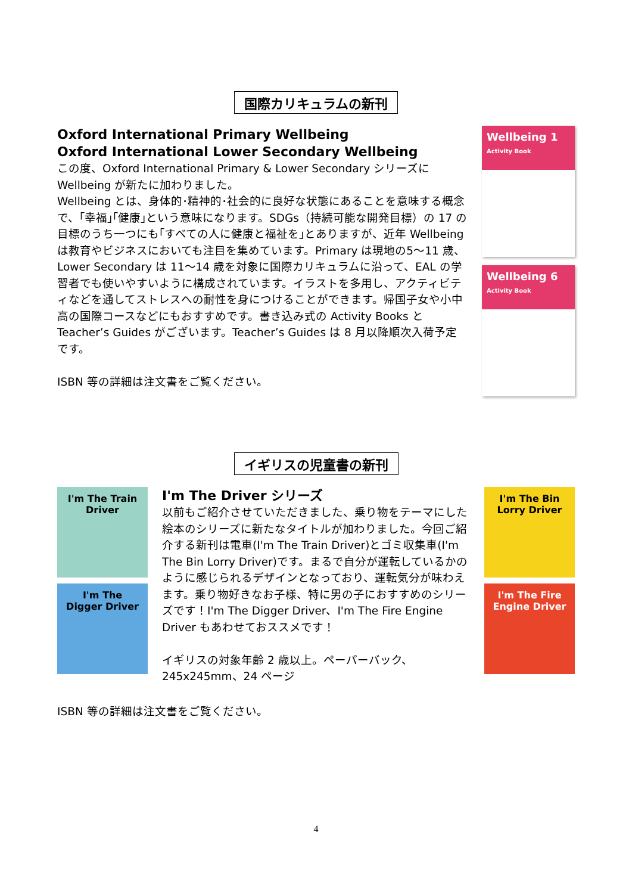国際カリキュラムの新刊
Oxford International Primary Wellbeing
Oxford International Lower Secondary Wellbeing
この度、Oxford International Primary & Lower Secondary シリーズに Wellbeing が新たに加わりました。
Wellbeing とは、身体的･精神的･社会的に良好な状態にあることを意味する概念で、｢幸福｣｢健康｣という意味になります。SDGs（持続可能な開発目標）の 17 の目標のうち一つにも｢すべての人に健康と福祉を｣とありますが、近年 Wellbeing は教育やビジネスにおいても注目を集めています。Primary は現地の5～11 歳、Lower Secondary は 11～14 歳を対象に国際カリキュラムに沿って、EAL の学習者でも使いやすいように構成されています。イラストを多用し、アクティビティなどを通してストレスへの耐性を身につけることができます。帰国子女や小中高の国際コースなどにもおすすめです。書き込み式の Activity Books と Teacher’s Guides がございます。Teacher’s Guides は 8 月以降順次入荷予定です。
ISBN 等の詳細は注文書をご覧ください。
Wellbeing 1
Activity Book
Wellbeing 6
Activity Book
イギリスの児童書の新刊
I'm The Train Driver
I'm The Digger Driver
I'm The Driver シリーズ
以前もご紹介させていただきました、乗り物をテーマにした絵本のシリーズに新たなタイトルが加わりました。今回ご紹介する新刊は電車(I'm The Train Driver)とゴミ収集車(I'm The Bin Lorry Driver)です。まるで自分が運転しているかのように感じられるデザインとなっており、運転気分が味わえます。乗り物好きなお子様、特に男の子におすすめのシリーズです！I'm The Digger Driver、I'm The Fire Engine Driver もあわせておススメです！
イギリスの対象年齢 2 歳以上。ペーパーバック、245x245mm、24 ページ
I'm The Bin Lorry Driver
I'm The Fire Engine Driver
ISBN 等の詳細は注文書をご覧ください。
4